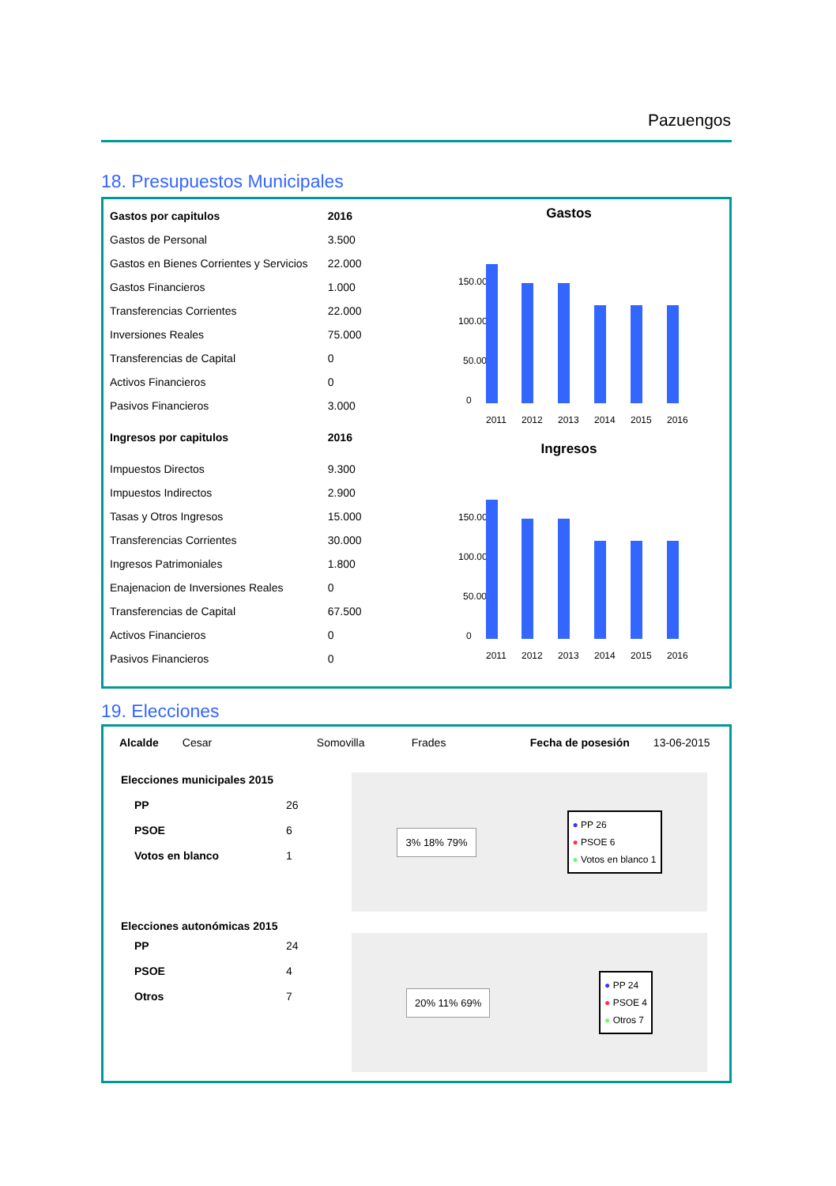Pazuengos
18. Presupuestos Municipales
| Gastos por capitulos | 2016 |
| Gastos de Personal | 3.500 |
| Gastos en Bienes Corrientes y Servicios | 22.000 |
| Gastos Financieros | 1.000 |
| Transferencias Corrientes | 22.000 |
| Inversiones Reales | 75.000 |
| Transferencias de Capital | 0 |
| Activos Financieros | 0 |
| Pasivos Financieros | 3.000 |
| Ingresos por capitulos | 2016 |
| Impuestos Directos | 9.300 |
| Impuestos Indirectos | 2.900 |
| Tasas y Otros Ingresos | 15.000 |
| Transferencias Corrientes | 30.000 |
| Ingresos Patrimoniales | 1.800 |
| Enajenacion de Inversiones Reales | 0 |
| Transferencias de Capital | 67.500 |
| Activos Financieros | 0 |
| Pasivos Financieros | 0 |
Gastos
150.000
100.000
50.000
0
2011
2012
2013
2014
2015
2016
Ingresos
150.000
100.000
50.000
0
2011
2012
2013
2014
2015
2016
19. Elecciones
Alcalde Cesar Somovilla Frades Fecha de posesión 13-06-2015
| Elecciones municipales 2015 | |
| PP | 26 |
| PSOE | 6 |
| Votos en blanco | 1 |
| Elecciones autonómicas 2015 | |
| PP | 24 |
| PSOE | 4 |
| Otros | 7 |
3% 18% 79%
● PP 26
● PSOE 6
● Votos en blanco 1
20% 11% 69%
● PP 24
● PSOE 4
● Otros 7